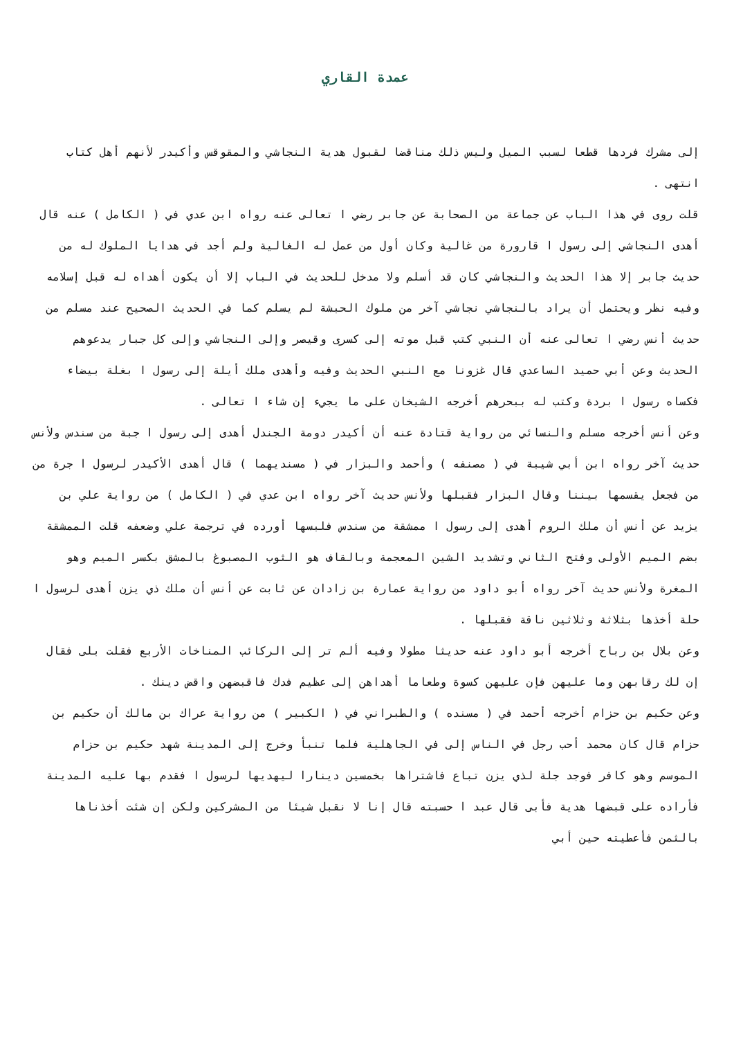عمدة القاري
إلى مشرك فردها قطعا لسبب الميل وليس ذلك مناقضا لقبول هدية النجاشي والمقوقس وأكيدر لأنهم أهل كتاب انتهى .
قلت روى في هذا الباب عن جماعة من الصحابة عن جابر رضي ا تعالى عنه رواه ابن عدي في ( الكامل ) عنه قال أهدى النجاشي إلى رسول ا قارورة من غالية وكان أول من عمل له الغالية ولم أجد في هدايا الملوك له من حديث جابر إلا هذا الحديث والنجاشي كان قد أسلم ولا مدخل للحديث في الباب إلا أن يكون أهداه له قبل إسلامه وفيه نظر ويحتمل أن يراد بالنجاشي نجاشي آخر من ملوك الحبشة لم يسلم كما في الحديث الصحيح عند مسلم من حديث أنس رضي ا تعالى عنه أن النبي كتب قبل موته إلى كسرى وقيصر وإلى النجاشي وإلى كل جبار يدعوهم الحديث وعن أبي حميد الساعدي قال غزونا مع النبي الحديث وفيه وأهدى ملك أيلة إلى رسول ا بغلة بيضاء فكساه رسول ا بردة وكتب له ببحرهم أخرجه الشيخان على ما يجيء إن شاء ا تعالى .
وعن أنس أخرجه مسلم والنسائي من رواية قتادة عنه أن أكيدر دومة الجندل أهدى إلى رسول ا جبة من سندس ولأنس حديث آخر رواه ابن أبي شيبة في ( مصنفه ) وأحمد والبزار في ( مسنديهما ) قال أهدى الأكيدر لرسول ا جرة من من فجعل يقسمها بيننا وقال البزار فقبلها ولأنس حديث آخر رواه ابن عدي في ( الكامل ) من رواية علي بن يزيد عن أنس أن ملك الروم أهدى إلى رسول ا ممشقة من سندس فلبسها أورده في ترجمة علي وضعفه قلت الممشقة بضم الميم الأولى وفتح الثاني وتشديد الشين المعجمة وبالقاف هو الثوب المصبوغ بالمشق بكسر الميم وهو المغرة ولأنس حديث آخر رواه أبو داود من رواية عمارة بن زادان عن ثابت عن أنس أن ملك ذي يزن أهدى لرسول ا حلة أخذها بثلاثة وثلاثين ناقة فقبلها .
وعن بلال بن رباح أخرجه أبو داود عنه حديثا مطولا وفيه ألم تر إلى الركائب المناخات الأربع فقلت بلى فقال إن لك رقابهن وما عليهن فإن عليهن كسوة وطعاما أهداهن إلى عظيم فدك فاقبضهن واقض دينك .
وعن حكيم بن حزام أخرجه أحمد في ( مسنده ) والطبراني في ( الكبير ) من رواية عراك بن مالك أن حكيم بن حزام قال كان محمد أحب رجل في الناس إلى في الجاهلية فلما تنبأ وخرج إلى المدينة شهد حكيم بن حزام الموسم وهو كافر فوجد جلة لذي يزن تباع فاشتراها بخمسين دينارا ليهديها لرسول ا فقدم بها عليه المدينة فأراده على قبضها هدية فأبى قال عبد ا حسبته قال إنا لا نقبل شيئا من المشركين ولكن إن شئت أخذناها بالثمن فأعطيته حين أبي